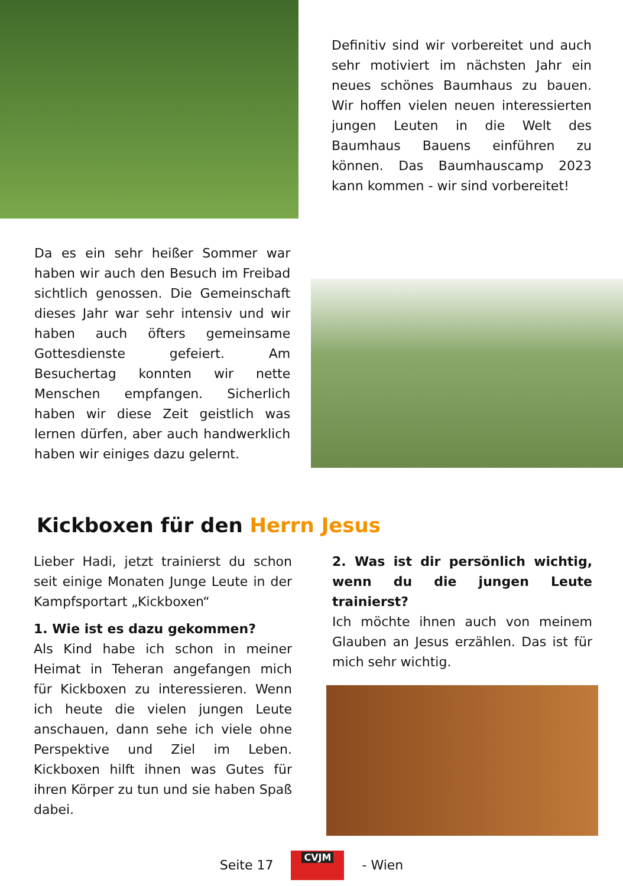Definitiv sind wir vorbereitet und auch sehr motiviert im nächsten Jahr ein neues schönes Baumhaus zu bauen. Wir hoffen vielen neuen interessierten jungen Leuten in die Welt des Baumhaus Bauens einführen zu können. Das Baumhauscamp 2023 kann kommen - wir sind vorbereitet!
Da es ein sehr heißer Sommer war haben wir auch den Besuch im Freibad sichtlich genossen. Die Gemeinschaft dieses Jahr war sehr intensiv und wir haben auch öfters gemeinsame Gottesdienste gefeiert. Am Besuchertag konnten wir nette Menschen empfangen. Sicherlich haben wir diese Zeit geistlich was lernen dürfen, aber auch handwerklich haben wir einiges dazu gelernt.
Kickboxen für den Herrn Jesus
Lieber Hadi, jetzt trainierst du schon seit einige Monaten Junge Leute in der Kampfsportart „Kickboxen“
1. Wie ist es dazu gekommen?
Als Kind habe ich schon in meiner Heimat in Teheran angefangen mich für Kickboxen zu interessieren. Wenn ich heute die vielen jungen Leute anschauen, dann sehe ich viele ohne Perspektive und Ziel im Leben. Kickboxen hilft ihnen was Gutes für ihren Körper zu tun und sie haben Spaß dabei.
2. Was ist dir persönlich wichtig, wenn du die jungen Leute trainierst?
Ich möchte ihnen auch von meinem Glauben an Jesus erzählen. Das ist für mich sehr wichtig.
Seite 17 CVJM - Wien